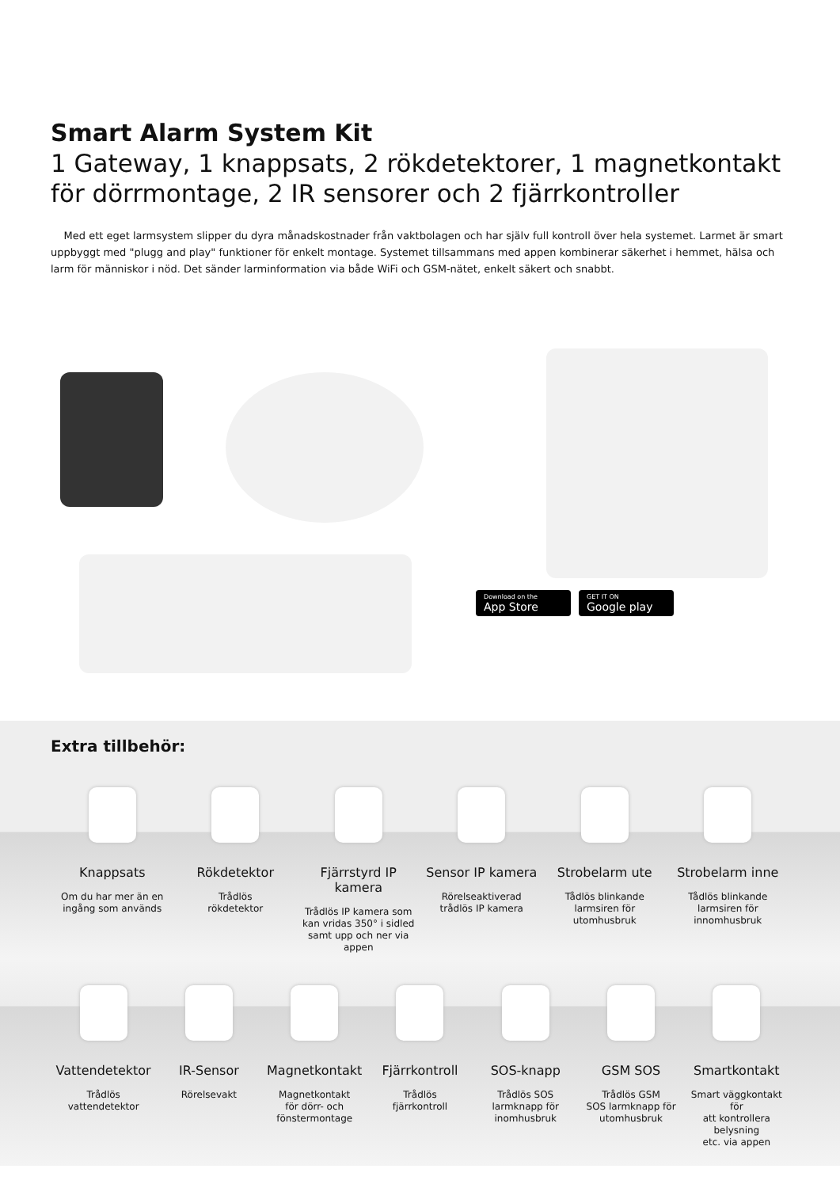Smart Alarm System Kit
1 Gateway, 1 knappsats, 2 rökdetektorer, 1 magnetkontakt för dörrmontage, 2 IR sensorer och 2 fjärrkontroller
Med ett eget larmsystem slipper du dyra månadskostnader från vaktbolagen och har själv full kontroll över hela systemet. Larmet är smart uppbyggt med "plugg and play" funktioner för enkelt montage. Systemet tillsammans med appen kombinerar säkerhet i hemmet, hälsa och larm för människor i nöd. Det sänder larminformation via både WiFi och GSM-nätet, enkelt säkert och snabbt.
Download on the
App Store
GET IT ON
Google play
Extra tillbehör:
Knappsats
Om du har mer än en
ingång som används
Rökdetektor
Trådlös
rökdetektor
Fjärrstyrd IP kamera
Trådlös IP kamera som
kan vridas 350° i sidled
samt upp och ner via
appen
Sensor IP kamera
Rörelseaktiverad
trådlös IP kamera
Strobelarm ute
Tådlös blinkande
larmsiren för
utomhusbruk
Strobelarm inne
Tådlös blinkande
larmsiren för
innomhusbruk
Vattendetektor
Trådlös
vattendetektor
IR-Sensor
Rörelsevakt
Magnetkontakt
Magnetkontakt
för dörr- och
fönstermontage
Fjärrkontroll
Trådlös
fjärrkontroll
SOS-knapp
Trådlös SOS
larmknapp för
inomhusbruk
GSM SOS
Trådlös GSM
SOS larmknapp för
utomhusbruk
Smartkontakt
Smart väggkontakt för
att kontrollera belysning
etc. via appen